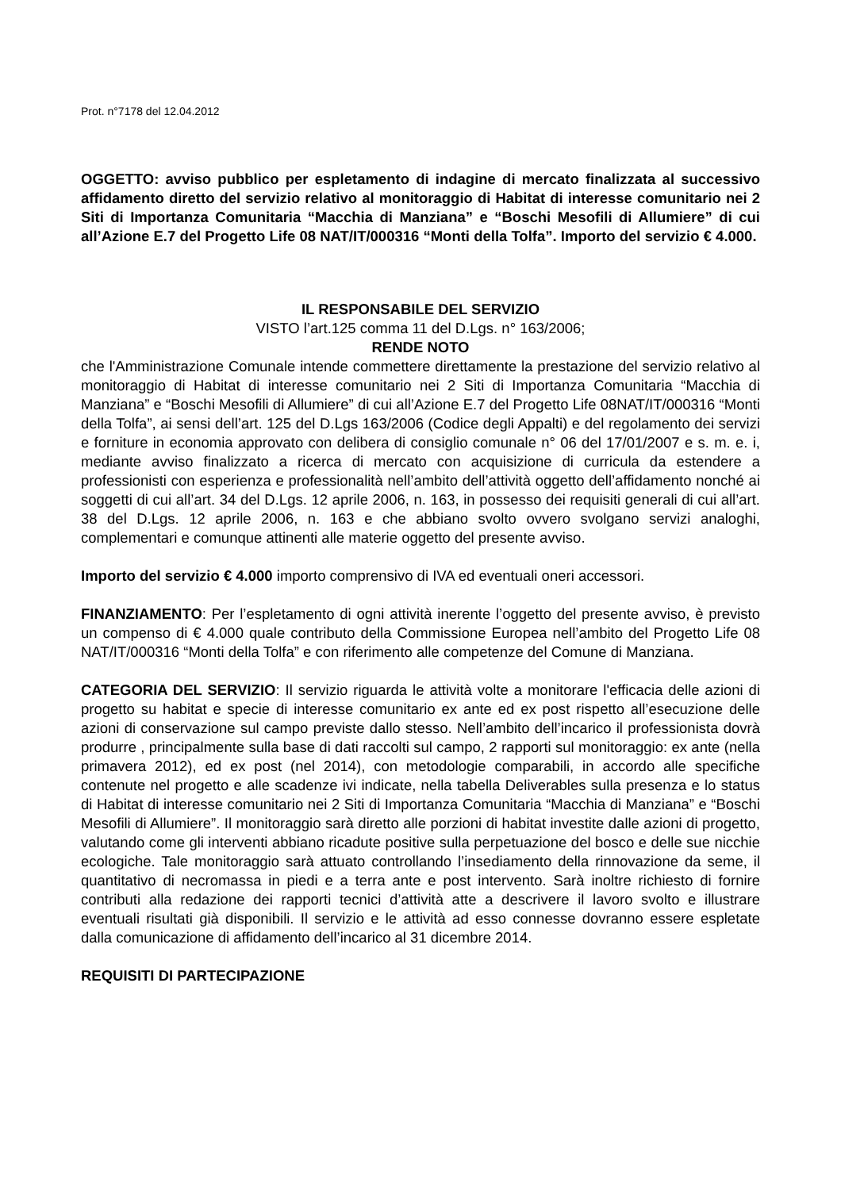Prot. n°7178 del 12.04.2012
OGGETTO: avviso pubblico per espletamento di indagine di mercato finalizzata al successivo affidamento diretto del servizio relativo al monitoraggio di Habitat di interesse comunitario nei 2 Siti di Importanza Comunitaria “Macchia di Manziana” e “Boschi Mesofili di Allumiere” di cui all’Azione E.7 del Progetto Life 08 NAT/IT/000316 “Monti della Tolfa”. Importo del servizio € 4.000.
IL RESPONSABILE DEL SERVIZIO
VISTO l’art.125 comma 11 del D.Lgs. n° 163/2006;
RENDE NOTO
che l'Amministrazione Comunale intende commettere direttamente la prestazione del servizio relativo al monitoraggio di Habitat di interesse comunitario nei 2 Siti di Importanza Comunitaria “Macchia di Manziana” e “Boschi Mesofili di Allumiere” di cui all’Azione E.7 del Progetto Life 08NAT/IT/000316 “Monti della Tolfa”, ai sensi dell’art. 125 del D.Lgs 163/2006 (Codice degli Appalti) e del regolamento dei servizi e forniture in economia approvato con delibera di consiglio comunale n° 06 del 17/01/2007 e s. m. e. i, mediante avviso finalizzato a ricerca di mercato con acquisizione di curricula da estendere a professionisti con esperienza e professionalità nell’ambito dell’attività oggetto dell’affidamento nonché ai soggetti di cui all’art. 34 del D.Lgs. 12 aprile 2006, n. 163, in possesso dei requisiti generali di cui all’art. 38 del D.Lgs. 12 aprile 2006, n. 163 e che abbiano svolto ovvero svolgano servizi analoghi, complementari e comunque attinenti alle materie oggetto del presente avviso.
Importo del servizio € 4.000 importo comprensivo di IVA ed eventuali oneri accessori.
FINANZIAMENTO: Per l’espletamento di ogni attività inerente l’oggetto del presente avviso, è previsto un compenso di € 4.000 quale contributo della Commissione Europea nell’ambito del Progetto Life 08 NAT/IT/000316 “Monti della Tolfa” e con riferimento alle competenze del Comune di Manziana.
CATEGORIA DEL SERVIZIO: Il servizio riguarda le attività volte a monitorare l'efficacia delle azioni di progetto su habitat e specie di interesse comunitario ex ante ed ex post rispetto all’esecuzione delle azioni di conservazione sul campo previste dallo stesso. Nell’ambito dell’incarico il professionista dovrà produrre , principalmente sulla base di dati raccolti sul campo, 2 rapporti sul monitoraggio: ex ante (nella primavera 2012), ed ex post (nel 2014), con metodologie comparabili, in accordo alle specifiche contenute nel progetto e alle scadenze ivi indicate, nella tabella Deliverables sulla presenza e lo status di Habitat di interesse comunitario nei 2 Siti di Importanza Comunitaria “Macchia di Manziana” e “Boschi Mesofili di Allumiere”. Il monitoraggio sarà diretto alle porzioni di habitat investite dalle azioni di progetto, valutando come gli interventi abbiano ricadute positive sulla perpetuazione del bosco e delle sue nicchie ecologiche. Tale monitoraggio sarà attuato controllando l’insediamento della rinnovazione da seme, il quantitativo di necromassa in piedi e a terra ante e post intervento. Sarà inoltre richiesto di fornire contributi alla redazione dei rapporti tecnici d’attività atte a descrivere il lavoro svolto e illustrare eventuali risultati già disponibili. Il servizio e le attività ad esso connesse dovranno essere espletate dalla comunicazione di affidamento dell’incarico al 31 dicembre 2014.
REQUISITI DI PARTECIPAZIONE